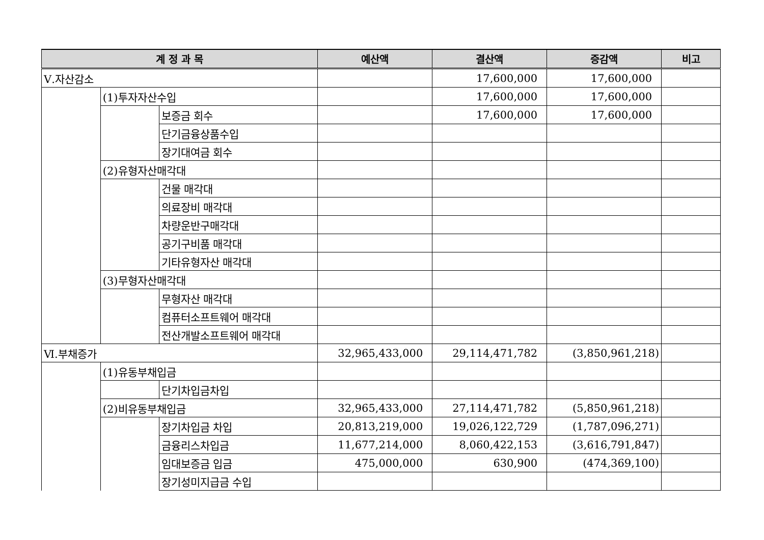| 계 정 과 목 | | | 예산액 | 결산액 | 증감액 | 비고 |
| --- | --- | --- | --- | --- | --- | --- |
| Ⅴ.자산감소 | | | | 17,600,000 | 17,600,000 | |
| | (1)투자자산수입 | | | 17,600,000 | 17,600,000 | |
| | | 보증금 회수 | | 17,600,000 | 17,600,000 | |
| | | 단기금융상품수입 | | | | |
| | | 장기대여금 회수 | | | | |
| | (2)유형자산매각대 | | | | | |
| | | 건물 매각대 | | | | |
| | | 의료장비 매각대 | | | | |
| | | 차량운반구매각대 | | | | |
| | | 공기구비품 매각대 | | | | |
| | | 기타유형자산 매각대 | | | | |
| | (3)무형자산매각대 | | | | | |
| | | 무형자산 매각대 | | | | |
| | | 컴퓨터소프트웨어 매각대 | | | | |
| | | 전산개발소프트웨어 매각대 | | | | |
| Ⅵ.부채증가 | | | 32,965,433,000 | 29,114,471,782 | (3,850,961,218) | |
| | (1)유동부채입금 | | | | | |
| | | 단기차입금차입 | | | | |
| | (2)비유동부채입금 | | 32,965,433,000 | 27,114,471,782 | (5,850,961,218) | |
| | | 장기차입금 차입 | 20,813,219,000 | 19,026,122,729 | (1,787,096,271) | |
| | | 금융리스차입금 | 11,677,214,000 | 8,060,422,153 | (3,616,791,847) | |
| | | 임대보증금 입금 | 475,000,000 | 630,900 | (474,369,100) | |
| | | 장기성미지급금 수입 | | | | |